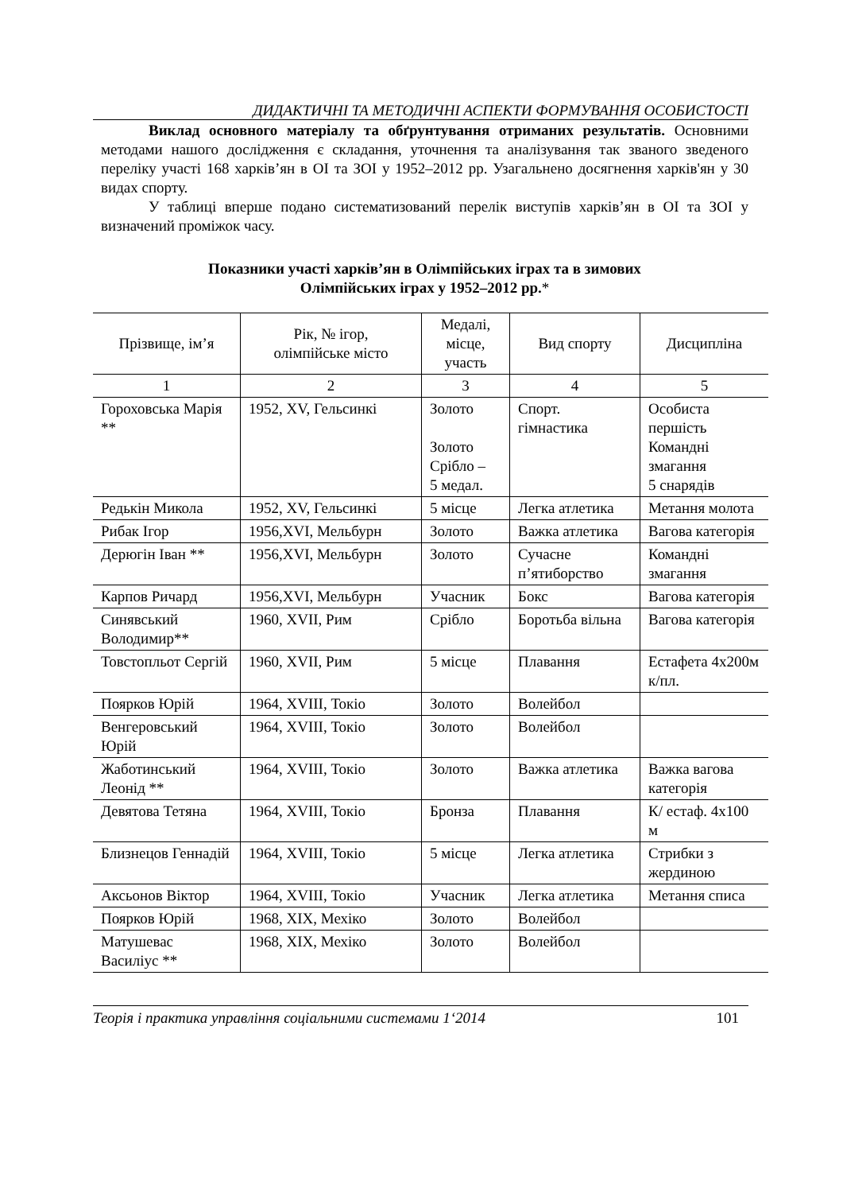ДИДАКТИЧНІ ТА МЕТОДИЧНІ АСПЕКТИ ФОРМУВАННЯ ОСОБИСТОСТІ
Виклад основного матеріалу та обґрунтування отриманих результатів. Основними методами нашого дослідження є складання, уточнення та аналізування так званого зведеного переліку участі 168 харків’ян в ОІ та ЗОІ у 1952–2012 рр. Узагальнено досягнення харків'ян у 30 видах спорту.
У таблиці вперше подано систематизований перелік виступів харків’ян в ОІ та ЗОІ у визначений проміжок часу.
Показники участі харків’ян в Олімпійських іграх та в зимових
Олімпійських іграх у 1952–2012 рр.*
| Прізвище, ім’я | Рік, № ігор, олімпійське місто | Медалі, місце, участь | Вид спорту | Дисципліна |
| 1 | 2 | 3 | 4 | 5 |
| Гороховська Марія ** | 1952, XV, Гельсинкі | Золото Золото Срібло – 5 медал. | Спорт. гімнастика | Особиста першість Командні змагання 5 снарядів |
| Редькін Микола | 1952, XV, Гельсинкі | 5 місце | Легка атлетика | Метання молота |
| Рибак Ігор | 1956,XVI, Мельбурн | Золото | Важка атлетика | Вагова категорія |
| Дерюгін Іван ** | 1956,XVI, Мельбурн | Золото | Сучасне п’ятиборство | Командні змагання |
| Карпов Ричард | 1956,XVI, Мельбурн | Учасник | Бокс | Вагова категорія |
| Синявський Володимир** | 1960, XVII, Рим | Срібло | Боротьба вільна | Вагова категорія |
| Товстопльот Сергій | 1960, XVII, Рим | 5 місце | Плавання | Естафета 4х200м к/пл. |
| Поярков Юрій | 1964, XVIII, Токіо | Золото | Волейбол | |
| Венгеровський Юрій | 1964, XVIII, Токіо | Золото | Волейбол | |
| Жаботинський Леонід ** | 1964, XVIII, Токіо | Золото | Важка атлетика | Важка вагова категорія |
| Девятова Тетяна | 1964, XVIII, Токіо | Бронза | Плавання | К/ естаф. 4х100 м |
| Близнецов Геннадій | 1964, XVIII, Токіо | 5 місце | Легка атлетика | Стрибки з жердиною |
| Аксьонов Віктор | 1964, XVIII, Токіо | Учасник | Легка атлетика | Метання списа |
| Поярков Юрій | 1968, XIX, Мехіко | Золото | Волейбол | |
| Матушевас Василіус ** | 1968, XIX, Мехіко | Золото | Волейбол | |
Теорія і практика управління соціальними системами 1‘2014 101